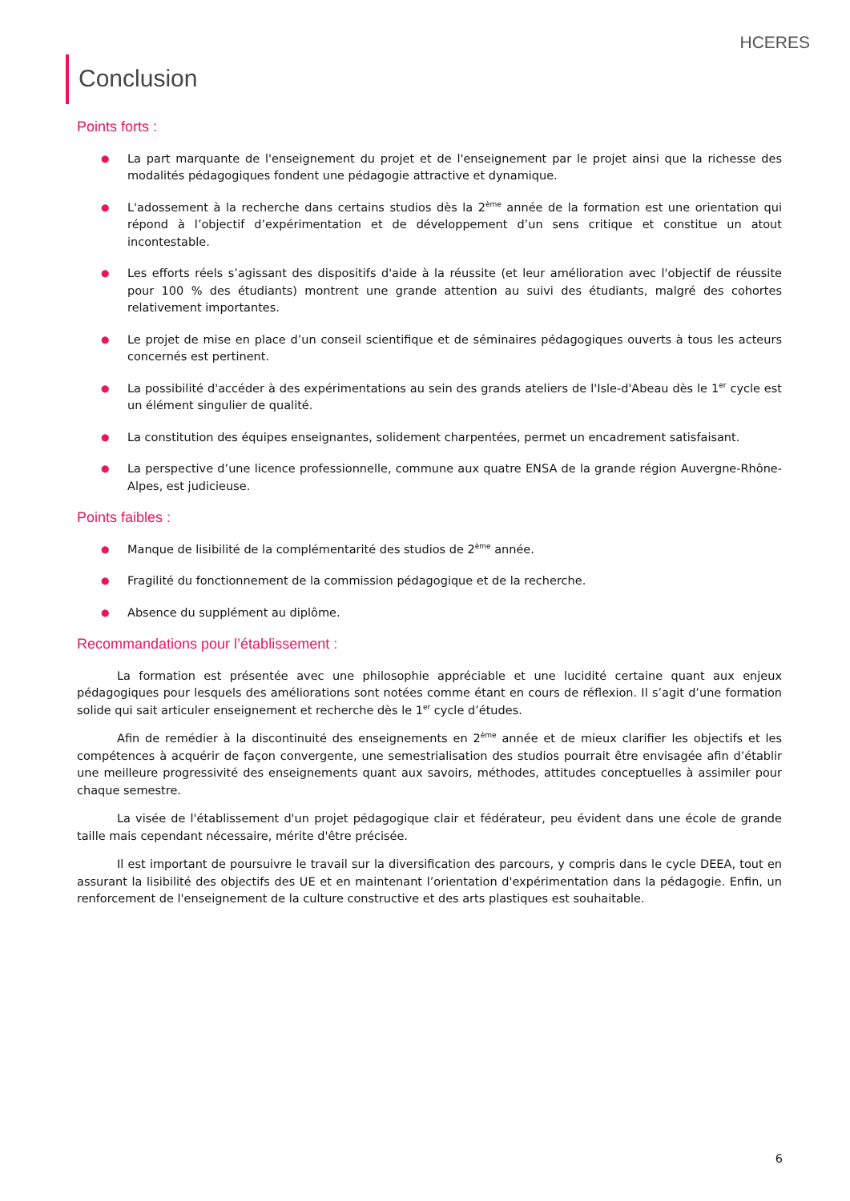HCERES
Conclusion
Points forts :
● La part marquante de l'enseignement du projet et de l'enseignement par le projet ainsi que la richesse des modalités pédagogiques fondent une pédagogie attractive et dynamique.
● L'adossement à la recherche dans certains studios dès la 2<sup>ème</sup> année de la formation est une orientation qui répond à l’objectif d’expérimentation et de développement d’un sens critique et constitue un atout incontestable.
● Les efforts réels s’agissant des dispositifs d'aide à la réussite (et leur amélioration avec l'objectif de réussite pour 100 % des étudiants) montrent une grande attention au suivi des étudiants, malgré des cohortes relativement importantes.
● Le projet de mise en place d’un conseil scientifique et de séminaires pédagogiques ouverts à tous les acteurs concernés est pertinent.
● La possibilité d'accéder à des expérimentations au sein des grands ateliers de l'Isle-d'Abeau dès le 1<sup>er</sup> cycle est un élément singulier de qualité.
● La constitution des équipes enseignantes, solidement charpentées, permet un encadrement satisfaisant.
● La perspective d’une licence professionnelle, commune aux quatre ENSA de la grande région Auvergne-Rhône-Alpes, est judicieuse.
Points faibles :
● Manque de lisibilité de la complémentarité des studios de 2<sup>ème</sup> année.
● Fragilité du fonctionnement de la commission pédagogique et de la recherche.
● Absence du supplément au diplôme.
Recommandations pour l’établissement :
La formation est présentée avec une philosophie appréciable et une lucidité certaine quant aux enjeux pédagogiques pour lesquels des améliorations sont notées comme étant en cours de réflexion. Il s’agit d’une formation solide qui sait articuler enseignement et recherche dès le 1<sup>er</sup> cycle d’études.
Afin de remédier à la discontinuité des enseignements en 2<sup>ème</sup> année et de mieux clarifier les objectifs et les compétences à acquérir de façon convergente, une semestrialisation des studios pourrait être envisagée afin d’établir une meilleure progressivité des enseignements quant aux savoirs, méthodes, attitudes conceptuelles à assimiler pour chaque semestre.
La visée de l'établissement d'un projet pédagogique clair et fédérateur, peu évident dans une école de grande taille mais cependant nécessaire, mérite d'être précisée.
Il est important de poursuivre le travail sur la diversification des parcours, y compris dans le cycle DEEA, tout en assurant la lisibilité des objectifs des UE et en maintenant l’orientation d'expérimentation dans la pédagogie. Enfin, un renforcement de l'enseignement de la culture constructive et des arts plastiques est souhaitable.
6